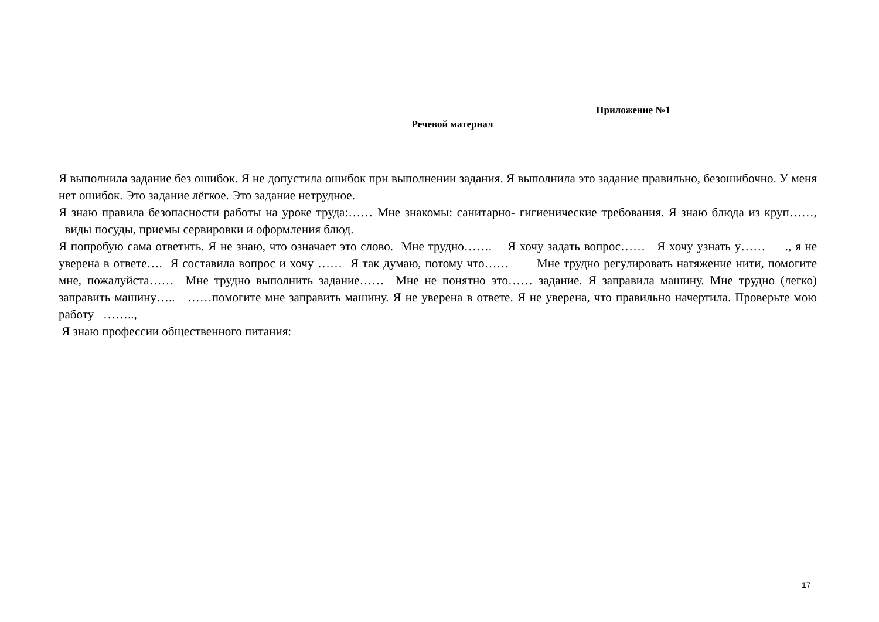Приложение №1
Речевой материал
Я выполнила задание без ошибок. Я не допустила ошибок при выполнении задания. Я выполнила это задание правильно, безошибочно. У меня нет ошибок. Это задание лёгкое. Это задание нетрудное.
Я знаю правила безопасности работы на уроке труда:…… Мне знакомы: санитарно- гигиенические требования. Я знаю блюда из круп……, виды посуды, приемы сервировки и оформления блюд.
Я попробую сама ответить. Я не знаю, что означает это слово. Мне трудно……. Я хочу задать вопрос…… Я хочу узнать у…… ., я не уверена в ответе…. Я составила вопрос и хочу …… Я так думаю, потому что…… Мне трудно регулировать натяжение нити, помогите мне, пожалуйста…… Мне трудно выполнить задание…… Мне не понятно это…… задание. Я заправила машину. Мне трудно (легко) заправить машину….. ……помогите мне заправить машину. Я не уверена в ответе. Я не уверена, что правильно начертила. Проверьте мою работу ……..,
Я знаю профессии общественного питания:
17